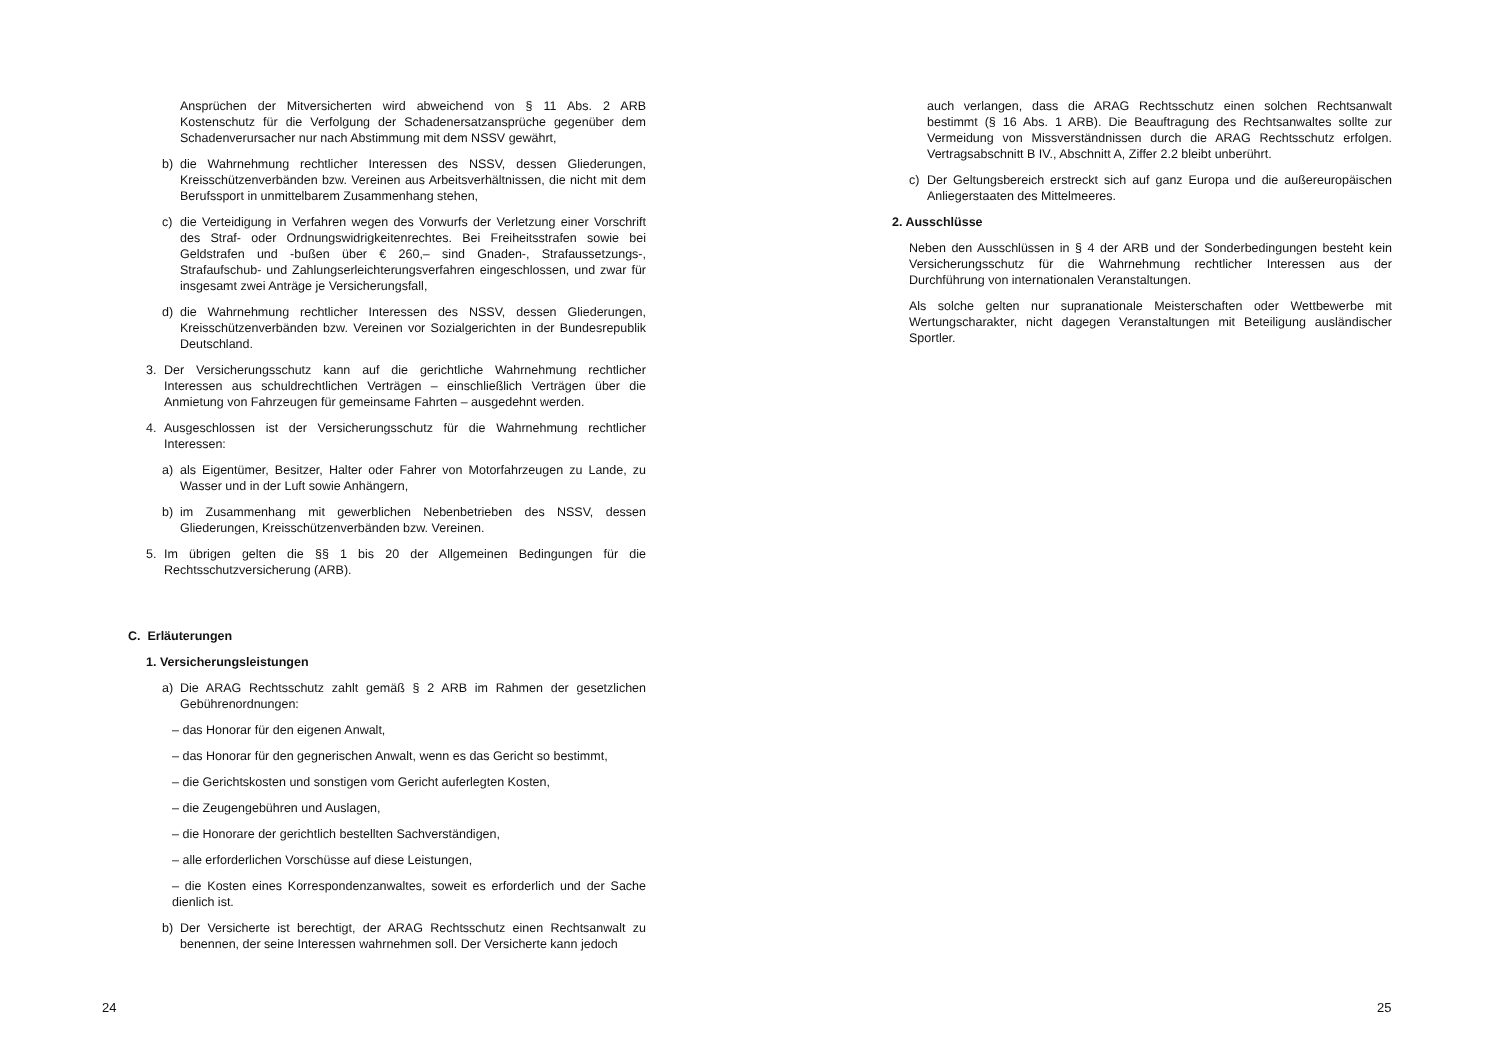Ansprüchen der Mitversicherten wird abweichend von § 11 Abs. 2 ARB Kostenschutz für die Verfolgung der Schadenersatzansprüche gegenüber dem Schadenverursacher nur nach Abstimmung mit dem NSSV gewährt,
b) die Wahrnehmung rechtlicher Interessen des NSSV, dessen Gliederungen, Kreisschützenverbänden bzw. Vereinen aus Arbeitsverhältnissen, die nicht mit dem Berufssport in unmittelbarem Zusammenhang stehen,
c) die Verteidigung in Verfahren wegen des Vorwurfs der Verletzung einer Vorschrift des Straf- oder Ordnungswidrigkeitenrechtes. Bei Freiheitsstrafen sowie bei Geldstrafen und -bußen über € 260,– sind Gnaden-, Strafaussetzungs-, Strafaufschub- und Zahlungserleichterungsverfahren eingeschlossen, und zwar für insgesamt zwei Anträge je Versicherungsfall,
d) die Wahrnehmung rechtlicher Interessen des NSSV, dessen Gliederungen, Kreisschützenverbänden bzw. Vereinen vor Sozialgerichten in der Bundesrepublik Deutschland.
3. Der Versicherungsschutz kann auf die gerichtliche Wahrnehmung rechtlicher Interessen aus schuldrechtlichen Verträgen – einschließlich Verträgen über die Anmietung von Fahrzeugen für gemeinsame Fahrten – ausgedehnt werden.
4. Ausgeschlossen ist der Versicherungsschutz für die Wahrnehmung rechtlicher Interessen:
a) als Eigentümer, Besitzer, Halter oder Fahrer von Motorfahrzeugen zu Lande, zu Wasser und in der Luft sowie Anhängern,
b) im Zusammenhang mit gewerblichen Nebenbetrieben des NSSV, dessen Gliederungen, Kreisschützenverbänden bzw. Vereinen.
5. Im übrigen gelten die §§ 1 bis 20 der Allgemeinen Bedingungen für die Rechtsschutzversicherung (ARB).
C. Erläuterungen
1. Versicherungsleistungen
a) Die ARAG Rechtsschutz zahlt gemäß § 2 ARB im Rahmen der gesetzlichen Gebührenordnungen:
– das Honorar für den eigenen Anwalt,
– das Honorar für den gegnerischen Anwalt, wenn es das Gericht so bestimmt,
– die Gerichtskosten und sonstigen vom Gericht auferlegten Kosten,
– die Zeugengebühren und Auslagen,
– die Honorare der gerichtlich bestellten Sachverständigen,
– alle erforderlichen Vorschüsse auf diese Leistungen,
– die Kosten eines Korrespondenzanwaltes, soweit es erforderlich und der Sache dienlich ist.
b) Der Versicherte ist berechtigt, der ARAG Rechtsschutz einen Rechtsanwalt zu benennen, der seine Interessen wahrnehmen soll. Der Versicherte kann jedoch
24
auch verlangen, dass die ARAG Rechtsschutz einen solchen Rechtsanwalt bestimmt (§ 16 Abs. 1 ARB). Die Beauftragung des Rechtsanwaltes sollte zur Vermeidung von Missverständnissen durch die ARAG Rechtsschutz erfolgen. Vertragsabschnitt B IV., Abschnitt A, Ziffer 2.2 bleibt unberührt.
c) Der Geltungsbereich erstreckt sich auf ganz Europa und die außereuropäischen Anliegerstaaten des Mittelmeeres.
2. Ausschlüsse
Neben den Ausschlüssen in § 4 der ARB und der Sonderbedingungen besteht kein Versicherungsschutz für die Wahrnehmung rechtlicher Interessen aus der Durchführung von internationalen Veranstaltungen.
Als solche gelten nur supranationale Meisterschaften oder Wettbewerbe mit Wertungscharakter, nicht dagegen Veranstaltungen mit Beteiligung ausländischer Sportler.
25